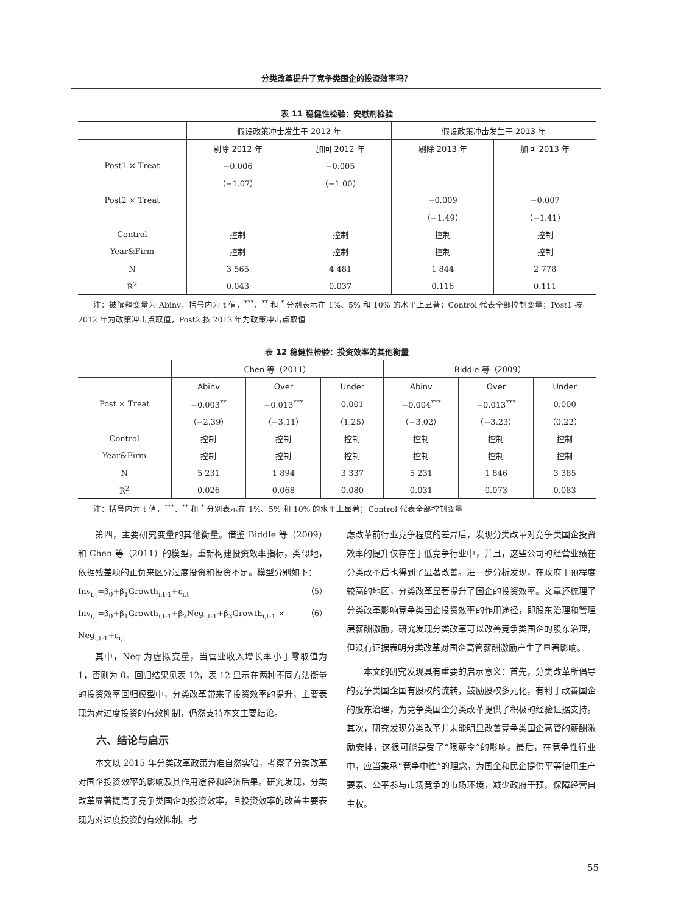分类改革提升了竞争类国企的投资效率吗？
表 11 稳健性检验：安慰剂检验
| | 假设政策冲击发生于 2012 年 | | 假设政策冲击发生于 2013 年 | |
| --- | --- | --- | --- | --- |
| | 剔除 2012 年 | 加回 2012 年 | 剔除 2013 年 | 加回 2013 年 |
| Post1 × Treat | −0.006 | −0.005 | | |
| | （−1.07） | （−1.00） | | |
| Post2 × Treat | | | −0.009 | −0.007 |
| | | | （−1.49） | （−1.41） |
| Control | 控制 | 控制 | 控制 | 控制 |
| Year&Firm | 控制 | 控制 | 控制 | 控制 |
| N | 3 565 | 4 481 | 1 844 | 2 778 |
| R<sup>2</sup> | 0.043 | 0.037 | 0.116 | 0.111 |
注：被解释变量为 Abinv，括号内为 t 值，<sup>***</sup>、<sup>**</sup> 和 <sup>*</sup> 分别表示在 1%、5% 和 10% 的水平上显著；Control 代表全部控制变量；Post1 按 2012 年为政策冲击点取值，Post2 按 2013 年为政策冲击点取值
表 12 稳健性检验：投资效率的其他衡量
| | Chen 等（2011） | | | Biddle 等（2009） | | |
| --- | --- | --- | --- | --- | --- | --- |
| | Abinv | Over | Under | Abinv | Over | Under |
| Post × Treat | −0.003<sup>**</sup> | −0.013<sup>***</sup> | 0.001 | −0.004<sup>***</sup> | −0.013<sup>***</sup> | 0.000 |
| | （−2.39） | （−3.11） | （1.25） | （−3.02） | （−3.23） | （0.22） |
| Control | 控制 | 控制 | 控制 | 控制 | 控制 | 控制 |
| Year&Firm | 控制 | 控制 | 控制 | 控制 | 控制 | 控制 |
| N | 5 231 | 1 894 | 3 337 | 5 231 | 1 846 | 3 385 |
| R<sup>2</sup> | 0.026 | 0.068 | 0.080 | 0.031 | 0.073 | 0.083 |
注：括号内为 t 值，<sup>***</sup>、<sup>**</sup> 和 <sup>*</sup> 分别表示在 1%、5% 和 10% 的水平上显著；Control 代表全部控制变量
第四，主要研究变量的其他衡量。借鉴 Biddle 等（2009）和 Chen 等（2011）的模型，重新构建投资效率指标，类似地，依据残差项的正负来区分过度投资和投资不足。模型分别如下：
Inv<sub>i,t</sub>=β<sub>0</sub>+β<sub>1</sub>Growth<sub>i,t-1</sub>+ε<sub>i,t</sub> （5）
Inv<sub>i,t</sub>=β<sub>0</sub>+β<sub>1</sub>Growth<sub>i,t-1</sub>+β<sub>2</sub>Neg<sub>i,t-1</sub>+β<sub>3</sub>Growth<sub>i,t-1</sub> × Neg<sub>i,t-1</sub>+ε<sub>i,t</sub> （6）
其中，Neg 为虚拟变量，当营业收入增长率小于零取值为 1，否则为 0。回归结果见表 12，表 12 显示在两种不同方法衡量的投资效率回归模型中，分类改革带来了投资效率的提升，主要表现为对过度投资的有效抑制，仍然支持本文主要结论。
六、结论与启示
本文以 2015 年分类改革政策为准自然实验，考察了分类改革对国企投资效率的影响及其作用途径和经济后果。研究发现，分类改革显著提高了竞争类国企的投资效率，且投资效率的改善主要表现为对过度投资的有效抑制。考
虑改革前行业竞争程度的差异后，发现分类改革对竞争类国企投资效率的提升仅存在于低竞争行业中，并且，这些公司的经营业绩在分类改革后也得到了显著改善。进一步分析发现，在政府干预程度较高的地区，分类改革显著提升了国企的投资效率。文章还梳理了分类改革影响竞争类国企投资效率的作用途径，即股东治理和管理层薪酬激励，研究发现分类改革可以改善竞争类国企的股东治理，但没有证据表明分类改革对国企高管薪酬激励产生了显著影响。
本文的研究发现具有重要的启示意义：首先，分类改革所倡导的竞争类国企国有股权的流转，鼓励股权多元化，有利于改善国企的股东治理，为竞争类国企分类改革提供了积极的经验证据支持。其次，研究发现分类改革并未能明显改善竞争类国企高管的薪酬激励安排，这很可能是受了“限薪令”的影响。最后，在竞争性行业中，应当秉承“竞争中性”的理念，为国企和民企提供平等使用生产要素、公平参与市场竞争的市场环境，减少政府干预，保障经营自主权。
55